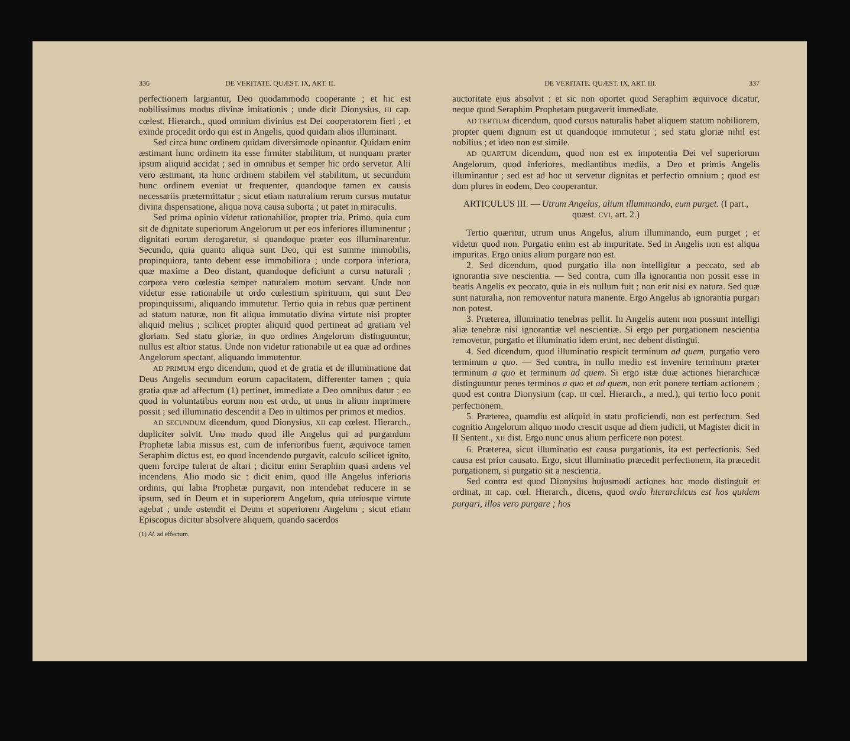336 DE VERITATE. QUÆST. IX, ART. II.
perfectionem largiantur, Deo quodammodo cooperante ; et hic est nobilissimus modus divinæ imitationis ; unde dicit Dionysius, III cap. cœlest. Hierarch., quod omnium divinius est Dei cooperatorem fieri ; et exinde procedit ordo qui est in Angelis, quod quidam alios illuminant.
Sed circa hunc ordinem quidam diversimode opinantur. Quidam enim æstimant hunc ordinem ita esse firmiter stabilitum, ut nunquam præter ipsum aliquid accidat ; sed in omnibus et semper hic ordo servetur. Alii vero æstimant, ita hunc ordinem stabilem vel stabilitum, ut secundum hunc ordinem eveniat ut frequenter, quandoque tamen ex causis necessariis prætermittatur ; sicut etiam naturalium rerum cursus mutatur divina dispensatione, aliqua nova causa suborta ; ut patet in miraculis.
Sed prima opinio videtur rationabilior, propter tria. Primo, quia cum sit de dignitate superiorum Angelorum ut per eos inferiores illuminentur ; dignitati eorum derogaretur, si quandoque præter eos illuminarentur. Secundo, quia quanto aliqua sunt Deo, qui est summe immobilis, propinquiora, tanto debent esse immobiliora ; unde corpora inferiora, quæ maxime a Deo distant, quandoque deficiunt a cursu naturali ; corpora vero cœlestia semper naturalem motum servant. Unde non videtur esse rationabile ut ordo cœlestium spirituum, qui sunt Deo propinquissimi, aliquando immutetur. Tertio quia in rebus quæ pertinent ad statum naturæ, non fit aliqua immutatio divina virtute nisi propter aliquid melius ; scilicet propter aliquid quod pertineat ad gratiam vel gloriam. Sed statu gloriæ, in quo ordines Angelorum distinguuntur, nullus est altior status. Unde non videtur rationabile ut ea quæ ad ordines Angelorum spectant, aliquando immutentur.
AD PRIMUM ergo dicendum, quod et de gratia et de illuminatione dat Deus Angelis secundum eorum capacitatem, differenter tamen ; quia gratia quæ ad affectum (1) pertinet, immediate a Deo omnibus datur ; eo quod in voluntatibus eorum non est ordo, ut unus in alium imprimere possit ; sed illuminatio descendit a Deo in ultimos per primos et medios.
AD SECUNDUM dicendum, quod Dionysius, XII cap cœlest. Hierarch., dupliciter solvit. Uno modo quod ille Angelus qui ad purgandum Prophetæ labia missus est, cum de inferioribus fuerit, æquivoce tamen Seraphim dictus est, eo quod incendendo purgavit, calculo scilicet ignito, quem forcipe tulerat de altari ; dicitur enim Seraphim quasi ardens vel incendens. Alio modo sic : dicit enim, quod ille Angelus inferioris ordinis, qui labia Prophetæ purgavit, non intendebat reducere in se ipsum, sed in Deum et in superiorem Angelum, quia utriusque virtute agebat ; unde ostendit ei Deum et superiorem Angelum ; sicut etiam Episcopus dicitur absolvere aliquem, quando sacerdos
(1) Al. ad effectum.
DE VERITATE. QUÆST. IX, ART. III. 337
auctoritate ejus absolvit : et sic non oportet quod Seraphim æquivoce dicatur, neque quod Seraphim Prophetam purgaverit immediate.
AD TERTIUM dicendum, quod cursus naturalis habet aliquem statum nobiliorem, propter quem dignum est ut quandoque immutetur ; sed statu gloriæ nihil est nobilius ; et ideo non est simile.
AD QUARTUM dicendum, quod non est ex impotentia Dei vel superiorum Angelorum, quod inferiores, mediantibus mediis, a Deo et primis Angelis illuminantur ; sed est ad hoc ut servetur dignitas et perfectio omnium ; quod est dum plures in eodem, Deo cooperantur.
ARTICULUS III. — Utrum Angelus, alium illuminando, eum purget. (I part., quæst. CVI, art. 2.)
Tertio quæritur, utrum unus Angelus, alium illuminando, eum purget ; et videtur quod non. Purgatio enim est ab impuritate. Sed in Angelis non est aliqua impuritas. Ergo unius alium purgare non est.
2. Sed dicendum, quod purgatio illa non intelligitur a peccato, sed ab ignorantia sive nescientia. — Sed contra, cum illa ignorantia non possit esse in beatis Angelis ex peccato, quia in eis nullum fuit ; non erit nisi ex natura. Sed quæ sunt naturalia, non removentur natura manente. Ergo Angelus ab ignorantia purgari non potest.
3. Præterea, illuminatio tenebras pellit. In Angelis autem non possunt intelligi aliæ tenebræ nisi ignorantiæ vel nescientiæ. Si ergo per purgationem nescientia removetur, purgatio et illuminatio idem erunt, nec debent distingui.
4. Sed dicendum, quod illuminatio respicit terminum ad quem, purgatio vero terminum a quo. — Sed contra, in nullo medio est invenire terminum præter terminum a quo et terminum ad quem. Si ergo istæ duæ actiones hierarchicæ distinguuntur penes terminos a quo et ad quem, non erit ponere tertiam actionem ; quod est contra Dionysium (cap. III cœl. Hierarch., a med.), qui tertio loco ponit perfectionem.
5. Præterea, quamdiu est aliquid in statu proficiendi, non est perfectum. Sed cognitio Angelorum aliquo modo crescit usque ad diem judicii, ut Magister dicit in II Sentent., XII dist. Ergo nunc unus alium perficere non potest.
6. Præterea, sicut illuminatio est causa purgationis, ita est perfectionis. Sed causa est prior causato. Ergo, sicut illuminatio præcedit perfectionem, ita præcedit purgationem, si purgatio sit a nescientia.
Sed contra est quod Dionysius hujusmodi actiones hoc modo distinguit et ordinat, III cap. cœl. Hierarch., dicens, quod ordo hierarchicus est hos quidem purgari, illos vero purgare ; hos